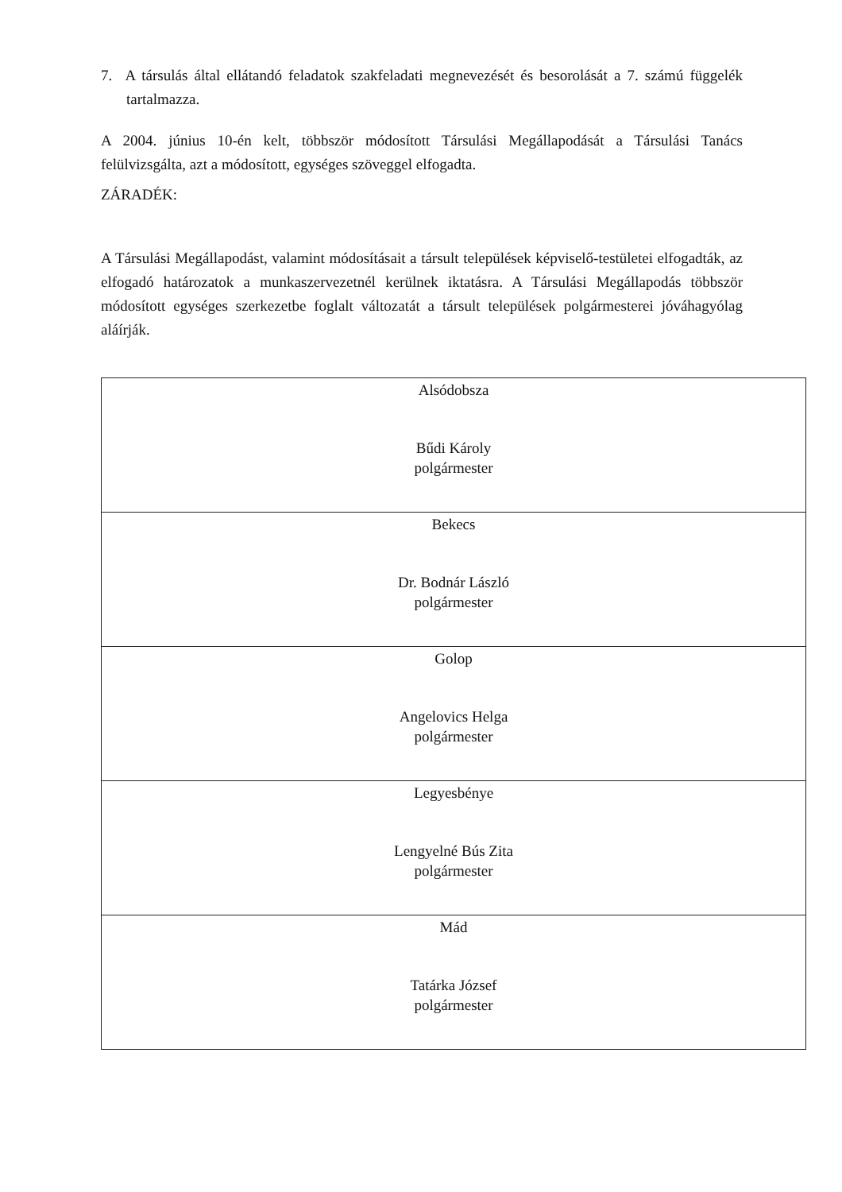7. A társulás által ellátandó feladatok szakfeladati megnevezését és besorolását a 7. számú függelék tartalmazza.
A 2004. június 10-én kelt, többször módosított Társulási Megállapodását a Társulási Tanács felülvizsgálta, azt a módosított, egységes szöveggel elfogadta.
ZÁRADÉK:
A Társulási Megállapodást, valamint módosításait a társult települések képviselő-testületei elfogadták, az elfogadó határozatok a munkaszervezetnél kerülnek iktatásra. A Társulási Megállapodás többször módosított egységes szerkezetbe foglalt változatát a társult települések polgármesterei jóváhagyólag aláírják.
| Alsódobsza Bűdi Károly polgármester |
| Bekecs Dr. Bodnár László polgármester |
| Golop Angelovics Helga polgármester |
| Legyesbénye Lengyelné Bús Zita polgármester |
| Mád Tatárka József polgármester |